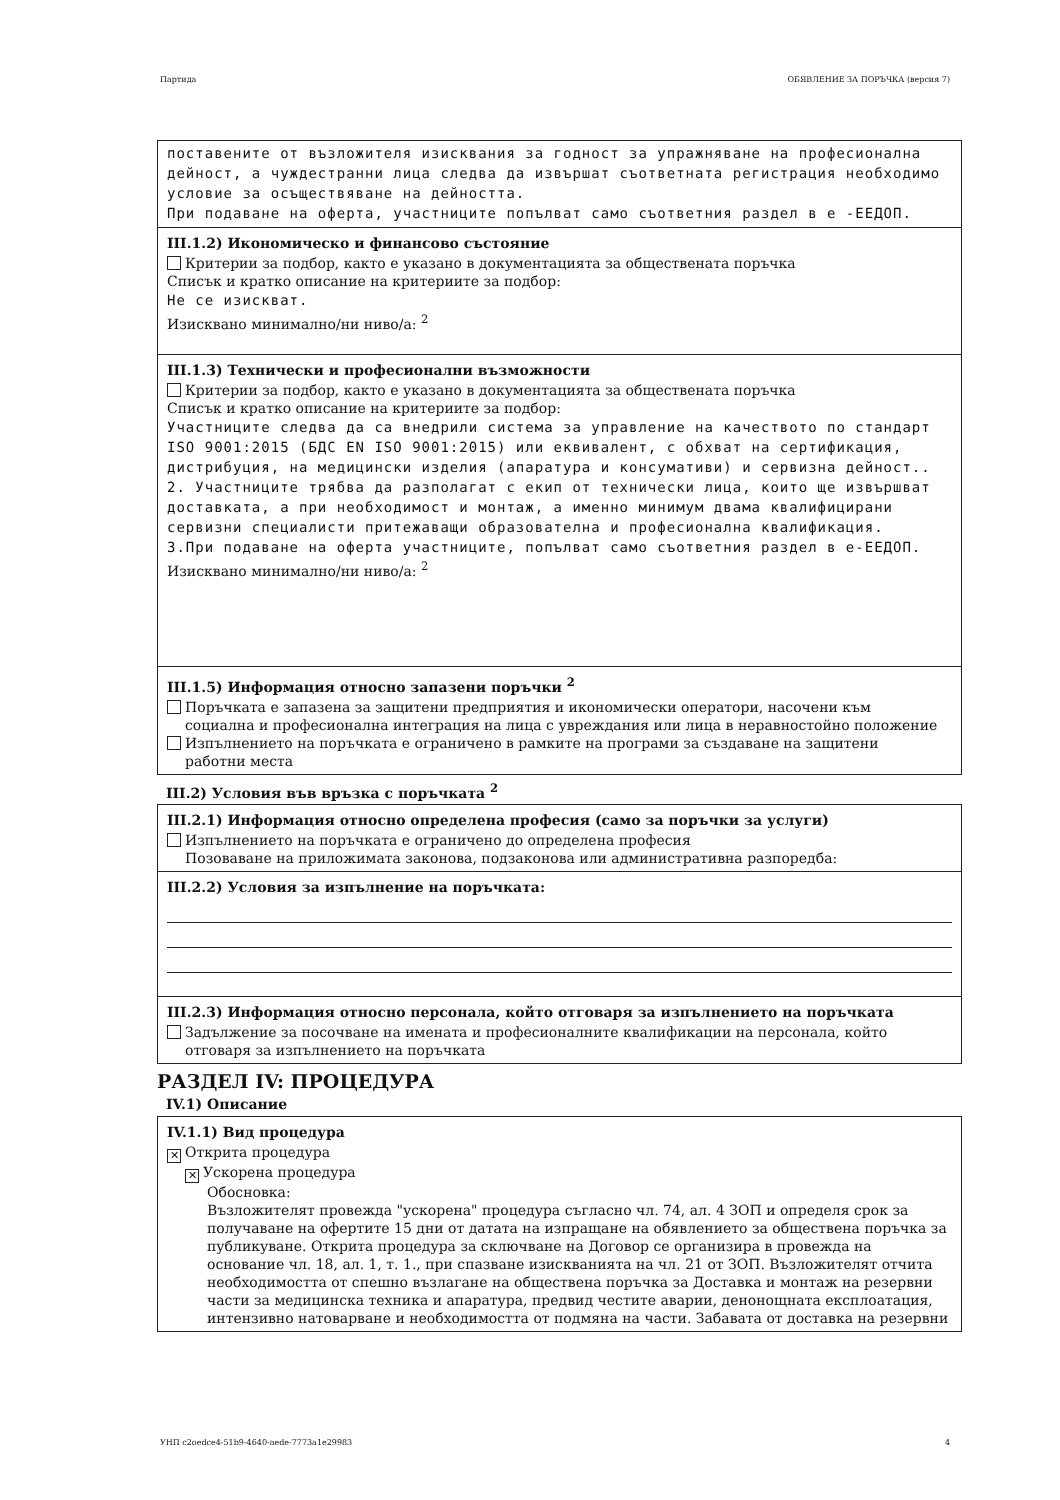Партида ОБЯВЛЕНИЕ ЗА ПОРЪЧКА (версия 7)
поставените от възложителя изисквания за годност за упражняване на професионална дейност, а чуждестранни лица следва да извършат съответната регистрация необходимо условие за осъществяване на дейността.
При подаване на оферта, участниците попълват само съответния раздел в е -ЕЕДОП.
III.1.2) Икономическо и финансово състояние
Критерии за подбор, както е указано в документацията за обществената поръчка
Списък и кратко описание на критериите за подбор:
Не се изискват.
Изисквано минимално/ни ниво/а: <sup>2</sup>
III.1.3) Технически и професионални възможности
Критерии за подбор, както е указано в документацията за обществената поръчка
Списък и кратко описание на критериите за подбор:
Участниците следва да са внедрили система за управление на качеството по стандарт ISO 9001:2015 (БДС EN ISO 9001:2015) или еквивалент, с обхват на сертификация, дистрибуция, на медицински изделия (апаратура и консумативи) и сервизна дейност..
2. Участниците трябва да разполагат с екип от технически лица, които ще извършват доставката, а при необходимост и монтаж, а именно минимум двама квалифицирани сервизни специалисти притежаващи образователна и професионална квалификация.
3.При подаване на оферта участниците, попълват само съответния раздел в е-ЕЕДОП.
Изисквано минимално/ни ниво/а: <sup>2</sup>
III.1.5) Информация относно запазени поръчки <sup>2</sup>
Поръчката е запазена за защитени предприятия и икономически оператори, насочени към
социална и професионална интеграция на лица с увреждания или лица в неравностойно положение
Изпълнението на поръчката е ограничено в рамките на програми за създаване на защитени
работни места
III.2) Условия във връзка с поръчката <sup>2</sup>
III.2.1) Информация относно определена професия (само за поръчки за услуги)
Изпълнението на поръчката е ограничено до определена професия
Позоваване на приложимата законова, подзаконова или административна разпоредба:
III.2.2) Условия за изпълнение на поръчката:
III.2.3) Информация относно персонала, който отговаря за изпълнението на поръчката
Задължение за посочване на имената и професионалните квалификации на персонала, който
отговаря за изпълнението на поръчката
РАЗДЕЛ IV: ПРОЦЕДУРА
IV.1) Описание
IV.1.1) Вид процедура
✕ Открита процедура
✕ Ускорена процедура
Обосновка:
Възложителят провежда "ускорена" процедура съгласно чл. 74, ал. 4 ЗОП и определя срок за получаване на офертите 15 дни от датата на изпращане на обявлението за обществена поръчка за публикуване. Открита процедура за сключване на Договор се организира в провежда на основание чл. 18, ал. 1, т. 1., при спазване изискванията на чл. 21 от ЗОП. Възложителят отчита необходимостта от спешно възлагане на обществена поръчка за Доставка и монтаж на резервни части за медицинска техника и апаратура, предвид честите аварии, денонощната експлоатация, интензивно натоварване и необходимостта от подмяна на части. Забавата от доставка на резервни
УНП c2oedce4-51b9-4640-aede-7773a1e29983 4